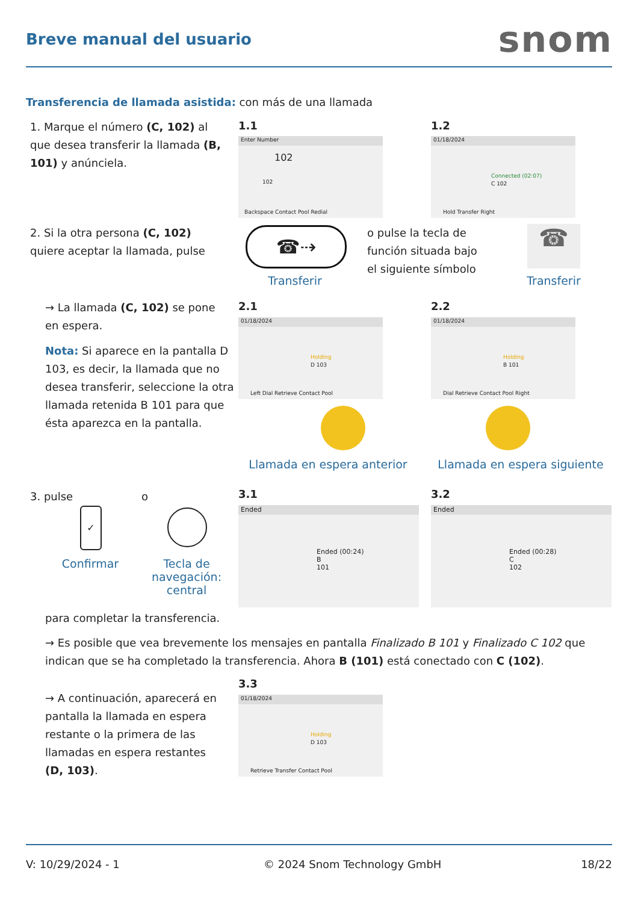Breve manual del usuario snom
Transferencia de llamada asistida: con más de una llamada
1. Marque el número (C, 102) al que desea transferir la llamada (B, 101) y anúnciela.
1.1
Enter Number
102
102
Backspace Contact Pool Redial
1.2
01/18/2024
Connected (02:07)
C 102
Hold Transfer Right
2. Si la otra persona (C, 102) quiere aceptar la llamada, pulse
☎⇢
Transferir
o pulse la tecla de función situada bajo el siguiente símbolo
☎
Transferir
→ La llamada (C, 102) se pone en espera.
Nota: Si aparece en la pantalla D 103, es decir, la llamada que no desea transferir, seleccione la otra llamada retenida B 101 para que ésta aparezca en la pantalla.
2.1
01/18/2024
Holding
D 103
Left Dial Retrieve Contact Pool
2.2
01/18/2024
Holding
B 101
Dial Retrieve Contact Pool Right
Llamada en espera anterior
Llamada en espera siguiente
3. pulse o
✓
Confirmar
Tecla de navegación: central
3.1
Ended
Ended (00:24)
B
101
3.2
Ended
Ended (00:28)
C
102
para completar la transferencia.
→ Es posible que vea brevemente los mensajes en pantalla Finalizado B 101 y Finalizado C 102 que indican que se ha completado la transferencia. Ahora B (101) está conectado con C (102).
3.3
→ A continuación, aparecerá en pantalla la llamada en espera restante o la primera de las llamadas en espera restantes (D, 103).
01/18/2024
Holding
D 103
Retrieve Transfer Contact Pool
V: 10/29/2024 - 1 © 2024 Snom Technology GmbH 18/22